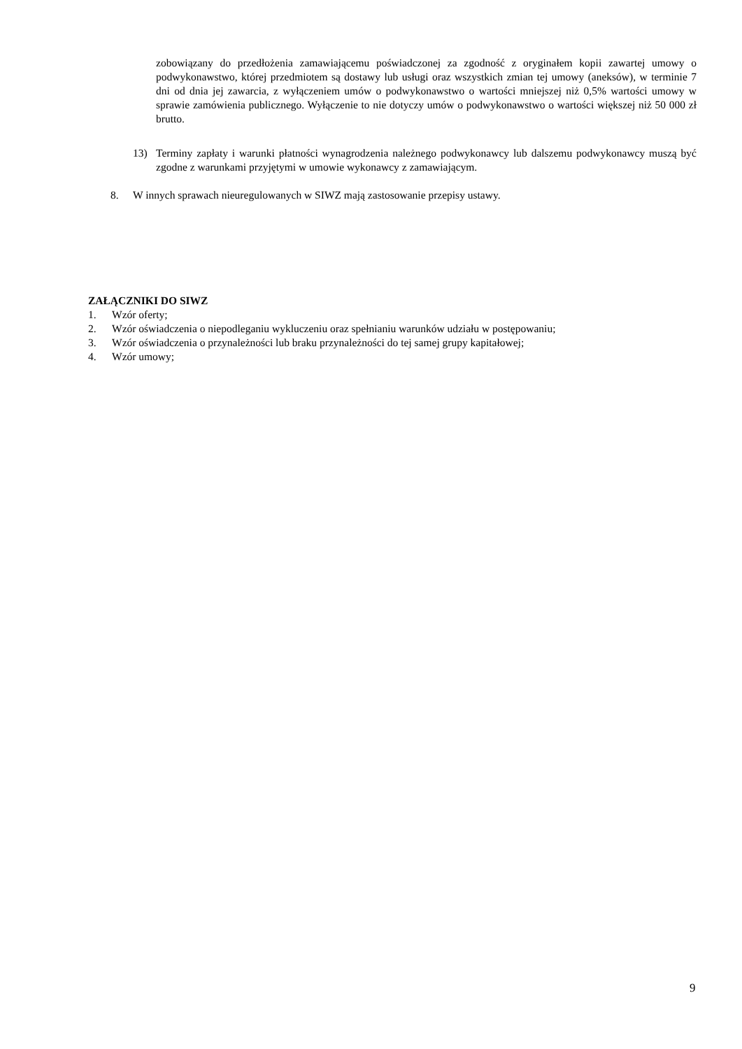zobowiązany do przedłożenia zamawiającemu poświadczonej za zgodność z oryginałem kopii zawartej umowy o podwykonawstwo, której przedmiotem są dostawy lub usługi oraz wszystkich zmian tej umowy (aneksów), w terminie 7 dni od dnia jej zawarcia, z wyłączeniem umów o podwykonawstwo o wartości mniejszej niż 0,5% wartości umowy w sprawie zamówienia publicznego. Wyłączenie to nie dotyczy umów o podwykonawstwo o wartości większej niż 50 000 zł brutto.
13) Terminy zapłaty i warunki płatności wynagrodzenia należnego podwykonawcy lub dalszemu podwykonawcy muszą być zgodne z warunkami przyjętymi w umowie wykonawcy z zamawiającym.
8. W innych sprawach nieuregulowanych w SIWZ mają zastosowanie przepisy ustawy.
ZAŁĄCZNIKI DO SIWZ
1. Wzór oferty;
2. Wzór oświadczenia o niepodleganiu wykluczeniu oraz spełnianiu warunków udziału w postępowaniu;
3. Wzór oświadczenia o przynależności lub braku przynależności do tej samej grupy kapitałowej;
4. Wzór umowy;
9